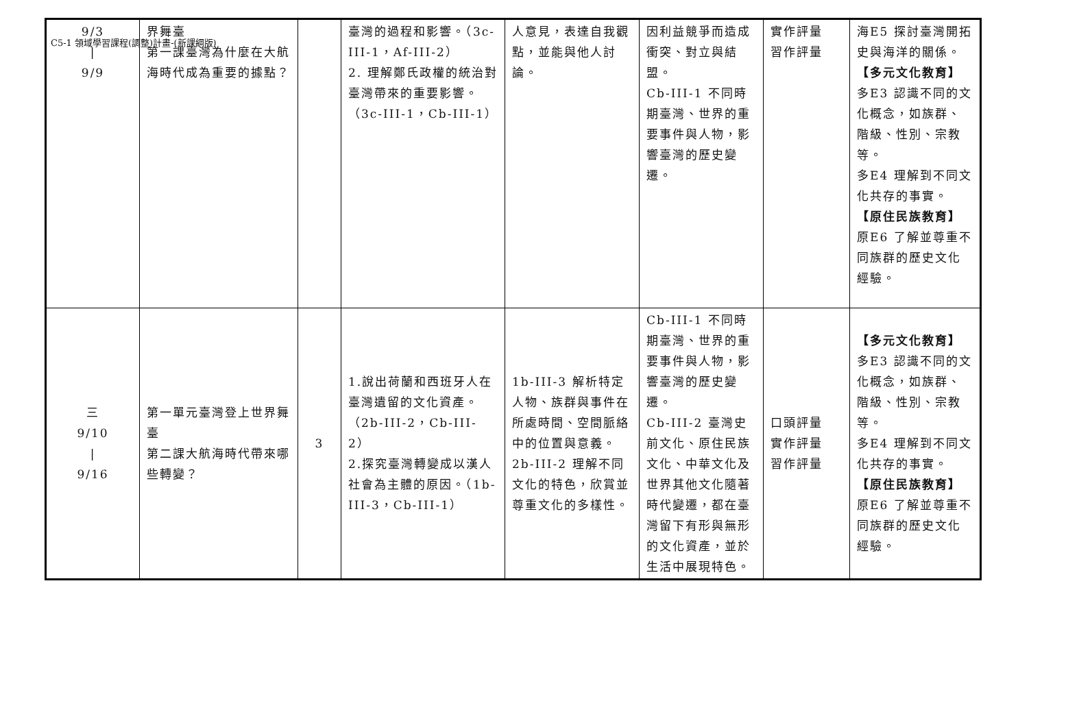C5-1 領域學習課程(調整)計畫-(新課綱版)
| 9/3 / 9/9 | 界舞臺 第一課臺灣為什麼在大航海時代成為重要的據點？ | | 臺灣的過程和影響。（3c-III-1，Af-III-2） 2. 理解鄭氏政權的統治對臺灣帶來的重要影響。（3c-III-1，Cb-III-1） | 人意見，表達自我觀點，並能與他人討論。 | 因利益競爭而造成衝突、對立與結盟。 Cb-III-1 不同時期臺灣、世界的重要事件與人物，影響臺灣的歷史變遷。 | 實作評量 習作評量 | 海E5 探討臺灣開拓史與海洋的關係。 【多元文化教育】 多E3 認識不同的文化概念，如族群、階級、性別、宗教等。 多E4 理解到不同文化共存的事實。 【原住民族教育】 原E6 了解並尊重不同族群的歷史文化經驗。 |
| 三 9/10 / 9/16 | 第一單元臺灣登上世界舞臺 第二課大航海時代帶來哪些轉變？ | 3 | 1.說出荷蘭和西班牙人在臺灣遺留的文化資產。（2b-III-2，Cb-III-2） 2.探究臺灣轉變成以漢人社會為主體的原因。（1b-III-3，Cb-III-1） | 1b-III-3 解析特定人物、族群與事件在所處時間、空間脈絡中的位置與意義。 2b-III-2 理解不同文化的特色，欣賞並尊重文化的多樣性。 | Cb-III-1 不同時期臺灣、世界的重要事件與人物，影響臺灣的歷史變遷。 Cb-III-2 臺灣史前文化、原住民族文化、中華文化及世界其他文化隨著時代變遷，都在臺灣留下有形與無形的文化資產，並於生活中展現特色。 | 口頭評量 實作評量 習作評量 | 【多元文化教育】 多E3 認識不同的文化概念，如族群、階級、性別、宗教等。 多E4 理解到不同文化共存的事實。 【原住民族教育】 原E6 了解並尊重不同族群的歷史文化經驗。 |